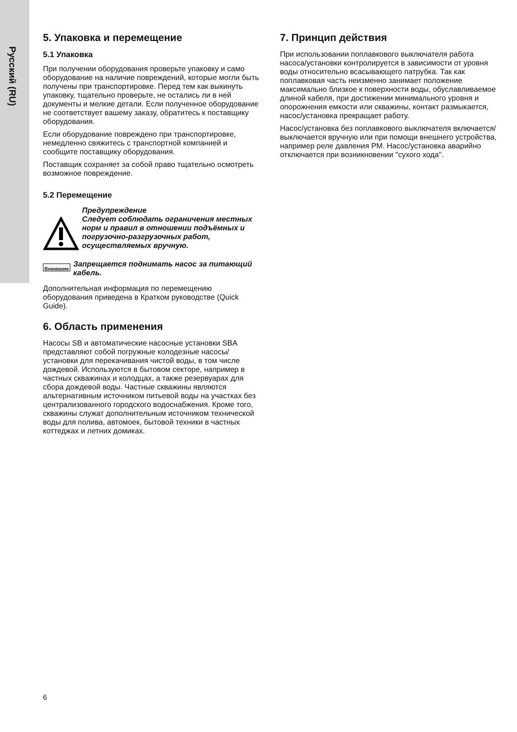Русский (RU)
5. Упаковка и перемещение
5.1 Упаковка
При получении оборудования проверьте упаковку и само оборудование на наличие повреждений, которые могли быть получены при транспортировке. Перед тем как выкинуть упаковку, тщательно проверьте, не остались ли в ней документы и мелкие детали. Если полученное оборудование не соответствует вашему заказу, обратитесь к поставщику оборудования.
Если оборудование повреждено при транспортировке, немедленно свяжитесь с транспортной компанией и сообщите поставщику оборудования.
Поставщик сохраняет за собой право тщательно осмотреть возможное повреждение.
5.2 Перемещение
Предупреждение
Следует соблюдать ограничения местных норм и правил в отношении подъёмных и погрузочно-разгрузочных работ, осуществляемых вручную.
Внимание
Запрещается поднимать насос за питающий кабель.
Дополнительная информация по перемещению оборудования приведена в Кратком руководстве (Quick Guide).
6. Область применения
Насосы SB и автоматические насосные установки SBA представляют собой погружные колодезные насосы/установки для перекачивания чистой воды, в том числе дождевой. Используются в бытовом секторе, например в частных скважинах и колодцах, а также резервуарах для сбора дождевой воды. Частные скважины являются альтернативным источником питьевой воды на участках без централизованного городского водоснабжения. Кроме того, скважины служат дополнительным источником технической воды для полива, автомоек, бытовой техники в частных коттеджах и летних домиках.
7. Принцип действия
При использовании поплавкового выключателя работа насоса/установки контролируется в зависимости от уровня воды относительно всасывающего патрубка. Так как поплавковая часть неизменно занимает положение максимально близкое к поверхности воды, обуславливаемое длиной кабеля, при достижении минимального уровня и опорожнения емкости или скважины, контакт размыкается, насос/установка прекращает работу.
Насос/установка без поплавкового выключателя включается/выключается вручную или при помощи внешнего устройства, например реле давления PM. Насос/установка аварийно отключается при возникновении "сухого хода".
6